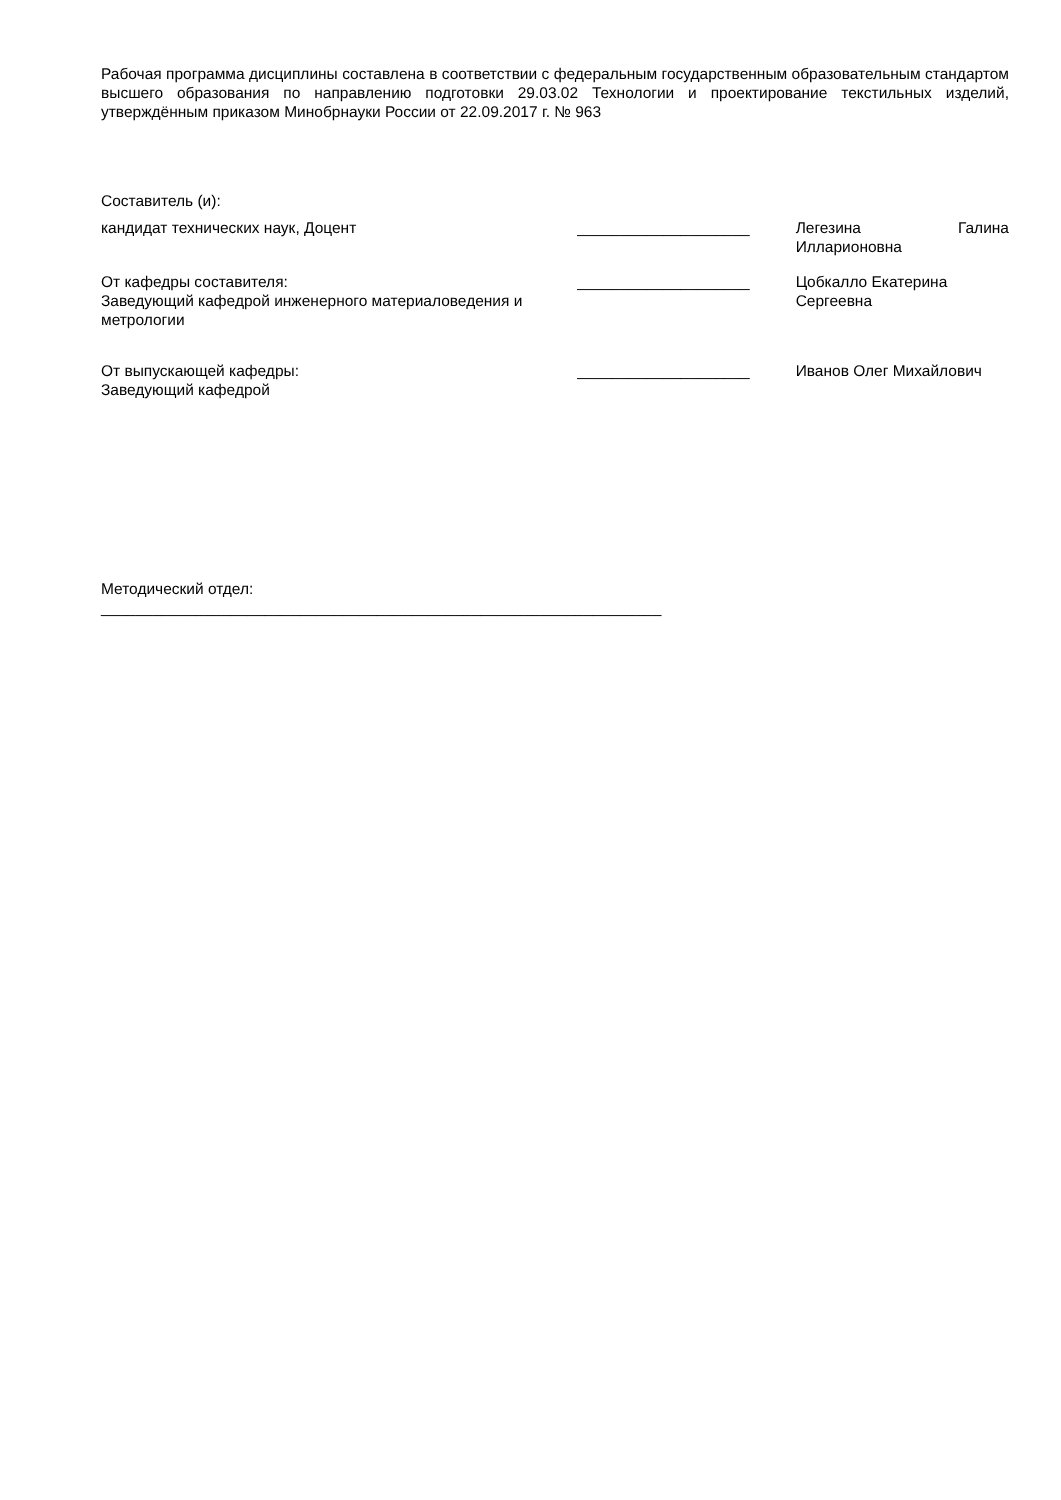Рабочая программа дисциплины составлена в соответствии с федеральным государственным образовательным стандартом высшего образования по направлению подготовки 29.03.02 Технологии и проектирование текстильных изделий, утверждённым приказом Минобрнауки России от 22.09.2017 г. № 963
Составитель (и):
кандидат технических наук, Доцент ____________________ Легезина Галина Илларионовна
От кафедры составителя:
Заведующий кафедрой инженерного материаловедения и метрологии
____________________ Цобкалло Екатерина Сергеевна
От выпускающей кафедры:
Заведующий кафедрой
____________________ Иванов Олег Михайлович
Методический отдел:
_________________________________________________________________